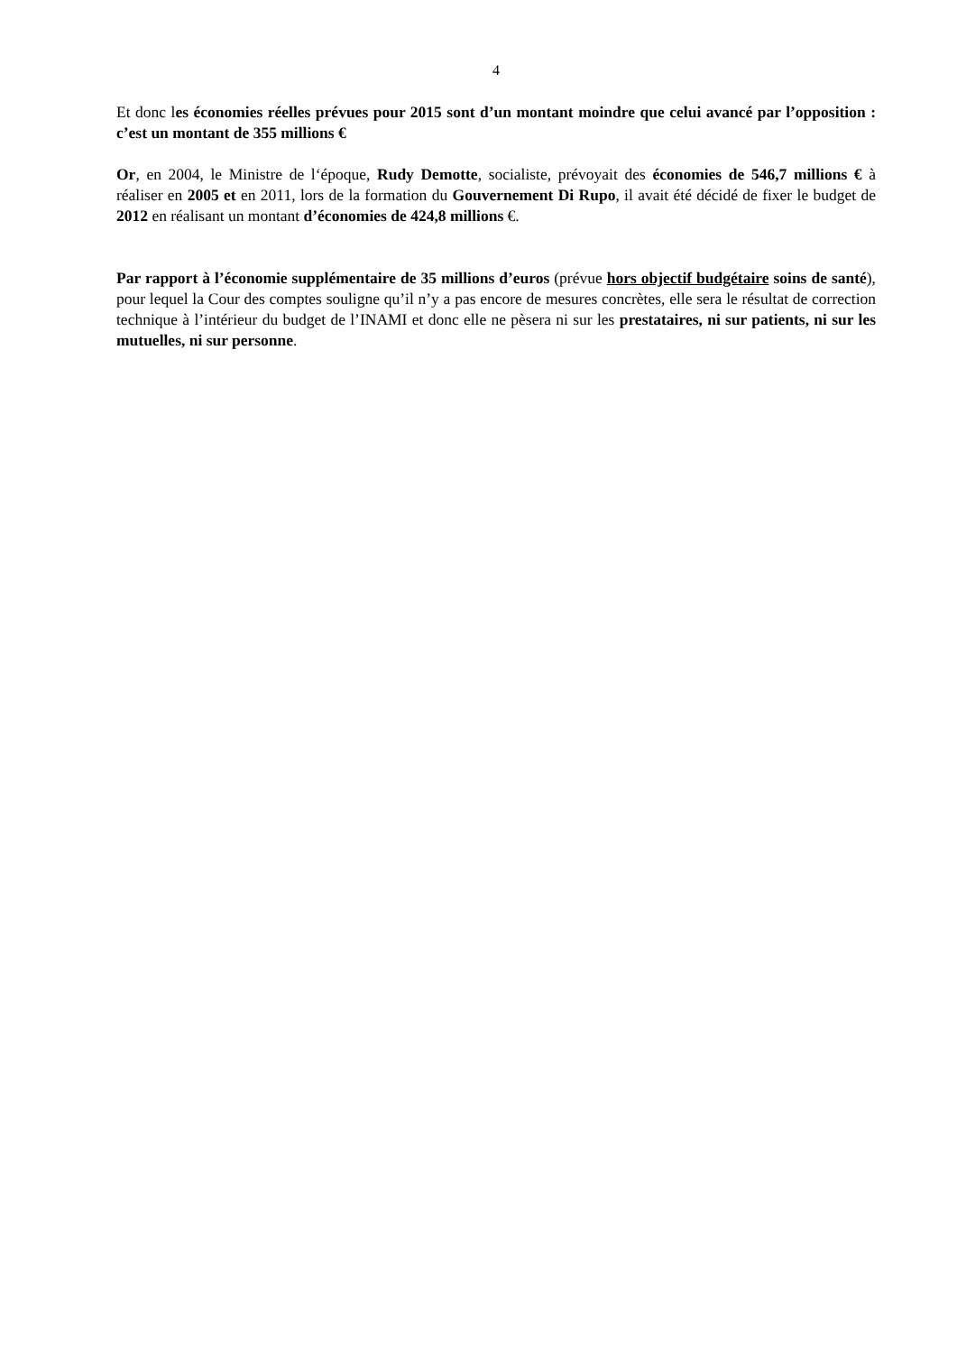4
Et donc les économies réelles prévues pour 2015 sont d’un montant moindre que celui avancé par l’opposition : c’est un montant de 355 millions €
Or, en 2004, le Ministre de l‘époque, Rudy Demotte, socialiste, prévoyait des économies de 546,7 millions € à réaliser en 2005 et en 2011, lors de la formation du Gouvernement Di Rupo, il avait été décidé de fixer le budget de 2012 en réalisant un montant d’économies de 424,8 millions €.
Par rapport à l’économie supplémentaire de 35 millions d’euros (prévue hors objectif budgétaire soins de santé), pour lequel la Cour des comptes souligne qu’il n’y a pas encore de mesures concrètes, elle sera le résultat de correction technique à l’intérieur du budget de l’INAMI et donc elle ne pèsera ni sur les prestataires, ni sur patients, ni sur les mutuelles, ni sur personne.